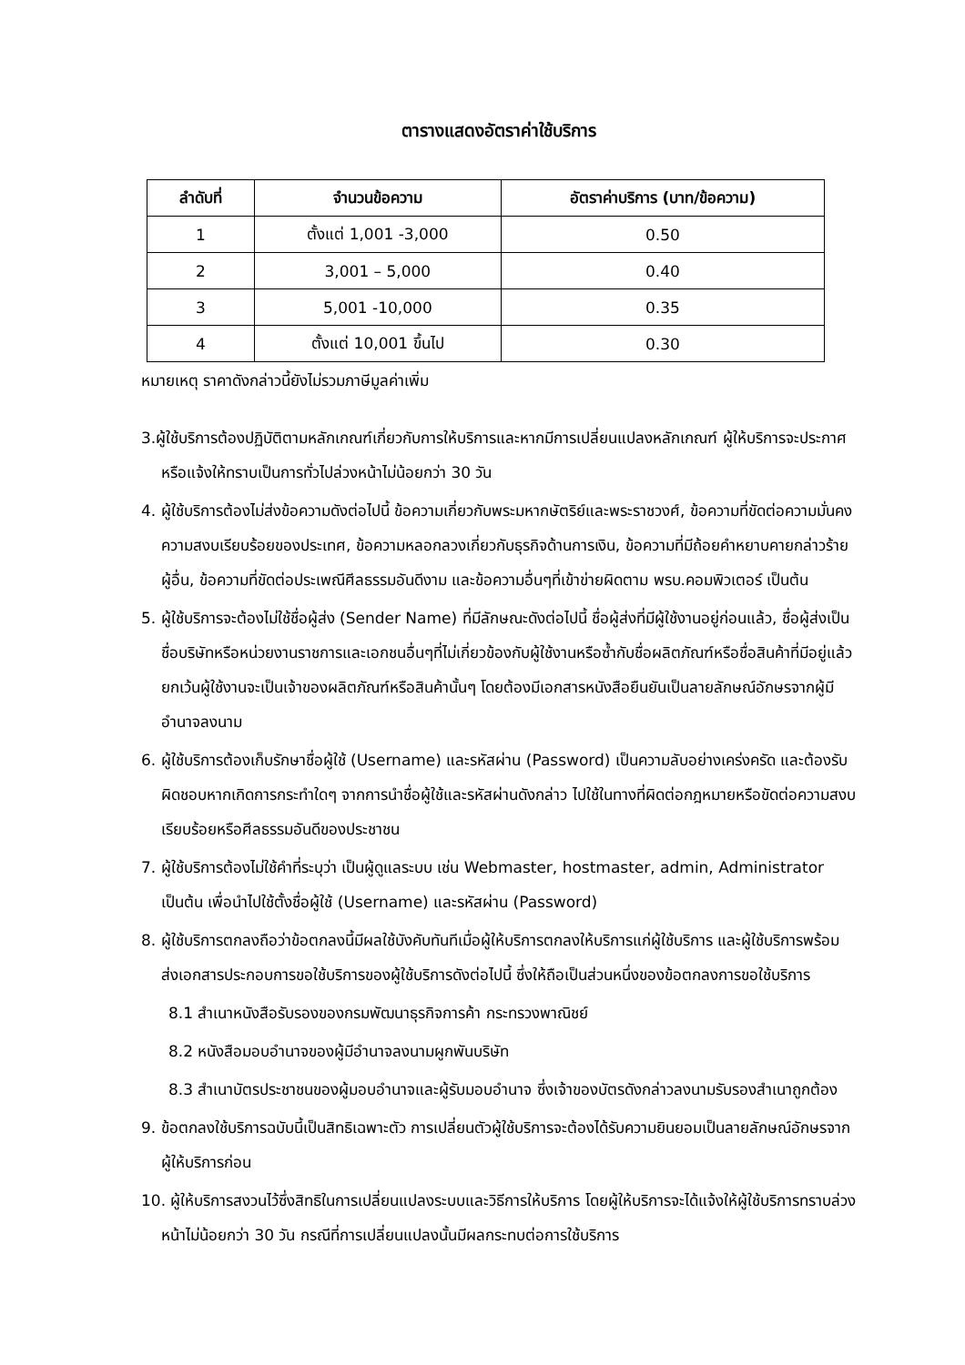ตารางแสดงอัตราค่าใช้บริการ
| ลำดับที่ | จำนวนข้อความ | อัตราค่าบริการ (บาท/ข้อความ) |
| --- | --- | --- |
| 1 | ตั้งแต่ 1,001 -3,000 | 0.50 |
| 2 | 3,001 – 5,000 | 0.40 |
| 3 | 5,001 -10,000 | 0.35 |
| 4 | ตั้งแต่ 10,001 ขึ้นไป | 0.30 |
หมายเหตุ ราคาดังกล่าวนี้ยังไม่รวมภาษีมูลค่าเพิ่ม
3.ผู้ใช้บริการต้องปฏิบัติตามหลักเกณฑ์เกี่ยวกับการให้บริการและหากมีการเปลี่ยนแปลงหลักเกณฑ์ ผู้ให้บริการจะประกาศหรือแจ้งให้ทราบเป็นการทั่วไปล่วงหน้าไม่น้อยกว่า 30 วัน
4. ผู้ใช้บริการต้องไม่ส่งข้อความดังต่อไปนี้ ข้อความเกี่ยวกับพระมหากษัตริย์และพระราชวงศ์, ข้อความที่ขัดต่อความมั่นคงความสงบเรียบร้อยของประเทศ, ข้อความหลอกลวงเกี่ยวกับธุรกิจด้านการเงิน, ข้อความที่มีถ้อยคำหยาบคายกล่าวร้ายผู้อื่น, ข้อความที่ขัดต่อประเพณีศีลธรรมอันดีงาม และข้อความอื่นๆที่เข้าข่ายผิดตาม พรบ.คอมพิวเตอร์ เป็นต้น
5. ผู้ใช้บริการจะต้องไม่ใช้ชื่อผู้ส่ง (Sender Name) ที่มีลักษณะดังต่อไปนี้ ชื่อผู้ส่งที่มีผู้ใช้งานอยู่ก่อนแล้ว, ชื่อผู้ส่งเป็นชื่อบริษัทหรือหน่วยงานราชการและเอกชนอื่นๆที่ไม่เกี่ยวข้องกับผู้ใช้งานหรือซ้ำกับชื่อผลิตภัณฑ์หรือชื่อสินค้าที่มีอยู่แล้ว ยกเว้นผู้ใช้งานจะเป็นเจ้าของผลิตภัณฑ์หรือสินค้านั้นๆ โดยต้องมีเอกสารหนังสือยืนยันเป็นลายลักษณ์อักษรจากผู้มีอำนาจลงนาม
6. ผู้ใช้บริการต้องเก็บรักษาชื่อผู้ใช้ (Username) และรหัสผ่าน (Password) เป็นความลับอย่างเคร่งครัด และต้องรับผิดชอบหากเกิดการกระทำใดๆ จากการนำชื่อผู้ใช้และรหัสผ่านดังกล่าว ไปใช้ในทางที่ผิดต่อกฎหมายหรือขัดต่อความสงบเรียบร้อยหรือศีลธรรมอันดีของประชาชน
7. ผู้ใช้บริการต้องไม่ใช้คำที่ระบุว่า เป็นผู้ดูแลระบบ เช่น Webmaster, hostmaster, admin, Administrator เป็นต้น เพื่อนำไปใช้ตั้งชื่อผู้ใช้ (Username) และรหัสผ่าน (Password)
8. ผู้ใช้บริการตกลงถือว่าข้อตกลงนี้มีผลใช้บังคับทันทีเมื่อผู้ให้บริการตกลงให้บริการแก่ผู้ใช้บริการ และผู้ใช้บริการพร้อมส่งเอกสารประกอบการขอใช้บริการของผู้ใช้บริการดังต่อไปนี้ ซึ่งให้ถือเป็นส่วนหนึ่งของข้อตกลงการขอใช้บริการ
8.1 สำเนาหนังสือรับรองของกรมพัฒนาธุรกิจการค้า กระทรวงพาณิชย์
8.2 หนังสือมอบอำนาจของผู้มีอำนาจลงนามผูกพันบริษัท
8.3 สำเนาบัตรประชาชนของผู้มอบอำนาจและผู้รับมอบอำนาจ ซึ่งเจ้าของบัตรดังกล่าวลงนามรับรองสำเนาถูกต้อง
9. ข้อตกลงใช้บริการฉบับนี้เป็นสิทธิเฉพาะตัว การเปลี่ยนตัวผู้ใช้บริการจะต้องได้รับความยินยอมเป็นลายลักษณ์อักษรจากผู้ให้บริการก่อน
10. ผู้ให้บริการสงวนไว้ซึ่งสิทธิในการเปลี่ยนแปลงระบบและวิธีการให้บริการ โดยผู้ให้บริการจะได้แจ้งให้ผู้ใช้บริการทราบล่วงหน้าไม่น้อยกว่า 30 วัน กรณีที่การเปลี่ยนแปลงนั้นมีผลกระทบต่อการใช้บริการ